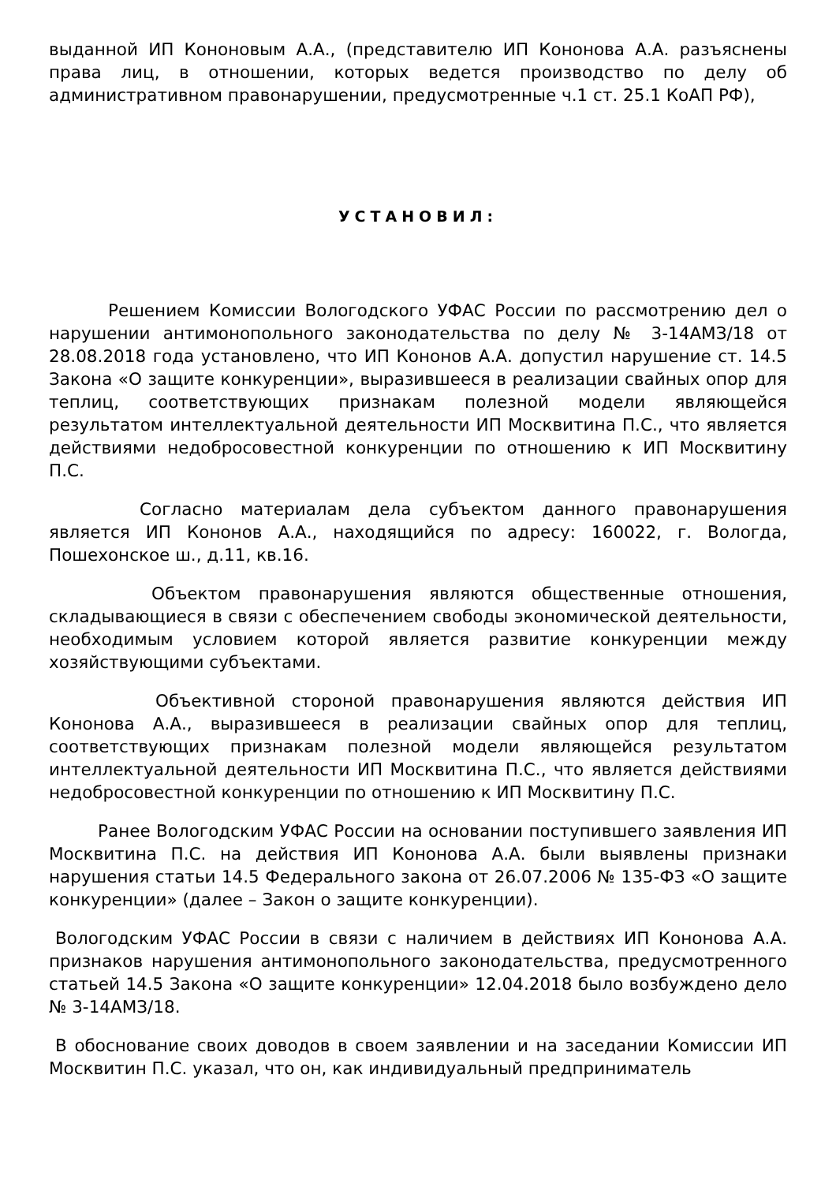выданной ИП Кононовым А.А., (представителю ИП Кононова А.А. разъяснены права лиц, в отношении, которых ведется производство по делу об административном правонарушении, предусмотренные ч.1 ст. 25.1 КоАП РФ),
УСТАНОВИЛ:
Решением Комиссии Вологодского УФАС России по рассмотрению дел о нарушении антимонопольного законодательства по делу № 3-14АМЗ/18 от 28.08.2018 года установлено, что ИП Кононов А.А. допустил нарушение ст. 14.5 Закона «О защите конкуренции», выразившееся в реализации свайных опор для теплиц, соответствующих признакам полезной модели являющейся результатом интеллектуальной деятельности ИП Москвитина П.С., что является действиями недобросовестной конкуренции по отношению к ИП Москвитину П.С.
Согласно материалам дела субъектом данного правонарушения является ИП Кононов А.А., находящийся по адресу: 160022, г. Вологда, Пошехонское ш., д.11, кв.16.
Объектом правонарушения являются общественные отношения, складывающиеся в связи с обеспечением свободы экономической деятельности, необходимым условием которой является развитие конкуренции между хозяйствующими субъектами.
Объективной стороной правонарушения являются действия ИП Кононова А.А., выразившееся в реализации свайных опор для теплиц, соответствующих признакам полезной модели являющейся результатом интеллектуальной деятельности ИП Москвитина П.С., что является действиями недобросовестной конкуренции по отношению к ИП Москвитину П.С.
Ранее Вологодским УФАС России на основании поступившего заявления ИП Москвитина П.С. на действия ИП Кононова А.А. были выявлены признаки нарушения статьи 14.5 Федерального закона от 26.07.2006 № 135-ФЗ «О защите конкуренции» (далее – Закон о защите конкуренции).
Вологодским УФАС России в связи с наличием в действиях ИП Кононова А.А. признаков нарушения антимонопольного законодательства, предусмотренного статьей 14.5 Закона «О защите конкуренции» 12.04.2018 было возбуждено дело № 3-14АМЗ/18.
В обоснование своих доводов в своем заявлении и на заседании Комиссии ИП Москвитин П.С. указал, что он, как индивидуальный предприниматель